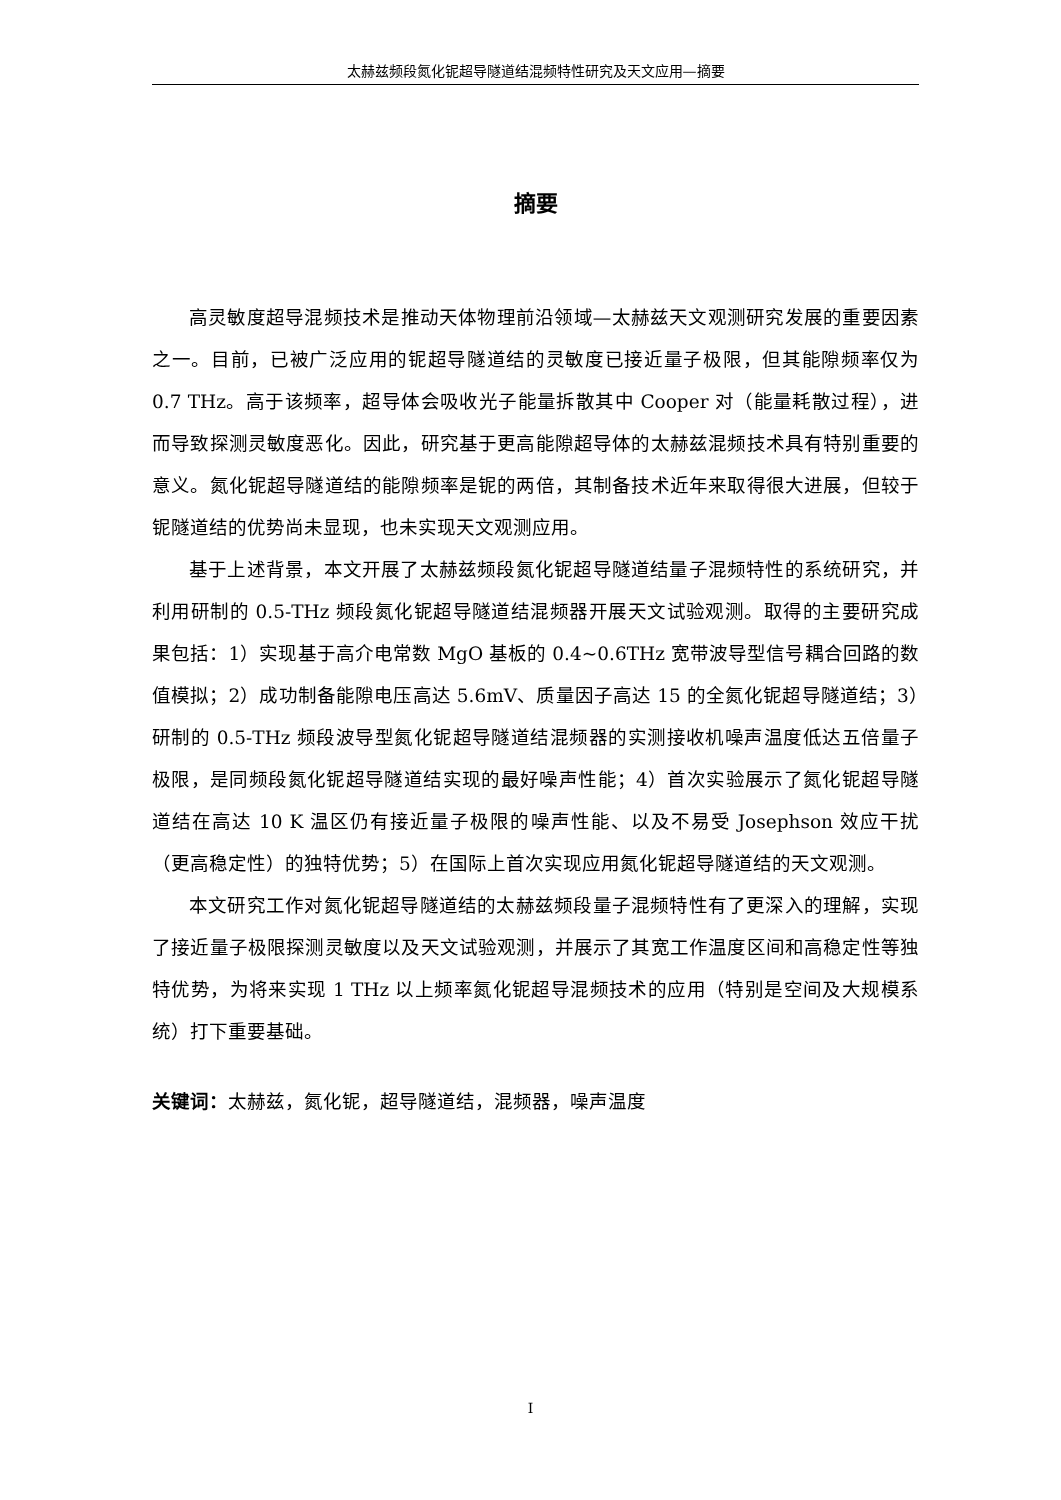太赫兹频段氮化铌超导隧道结混频特性研究及天文应用—摘要
摘要
高灵敏度超导混频技术是推动天体物理前沿领域—太赫兹天文观测研究发展的重要因素之一。目前，已被广泛应用的铌超导隧道结的灵敏度已接近量子极限，但其能隙频率仅为 0.7 THz。高于该频率，超导体会吸收光子能量拆散其中 Cooper 对（能量耗散过程），进而导致探测灵敏度恶化。因此，研究基于更高能隙超导体的太赫兹混频技术具有特别重要的意义。氮化铌超导隧道结的能隙频率是铌的两倍，其制备技术近年来取得很大进展，但较于铌隧道结的优势尚未显现，也未实现天文观测应用。
基于上述背景，本文开展了太赫兹频段氮化铌超导隧道结量子混频特性的系统研究，并利用研制的 0.5-THz 频段氮化铌超导隧道结混频器开展天文试验观测。取得的主要研究成果包括：1）实现基于高介电常数 MgO 基板的 0.4~0.6THz 宽带波导型信号耦合回路的数值模拟；2）成功制备能隙电压高达 5.6mV、质量因子高达 15 的全氮化铌超导隧道结；3）研制的 0.5-THz 频段波导型氮化铌超导隧道结混频器的实测接收机噪声温度低达五倍量子极限，是同频段氮化铌超导隧道结实现的最好噪声性能；4）首次实验展示了氮化铌超导隧道结在高达 10 K 温区仍有接近量子极限的噪声性能、以及不易受 Josephson 效应干扰（更高稳定性）的独特优势；5）在国际上首次实现应用氮化铌超导隧道结的天文观测。
本文研究工作对氮化铌超导隧道结的太赫兹频段量子混频特性有了更深入的理解，实现了接近量子极限探测灵敏度以及天文试验观测，并展示了其宽工作温度区间和高稳定性等独特优势，为将来实现 1 THz 以上频率氮化铌超导混频技术的应用（特别是空间及大规模系统）打下重要基础。
关键词：太赫兹，氮化铌，超导隧道结，混频器，噪声温度
I